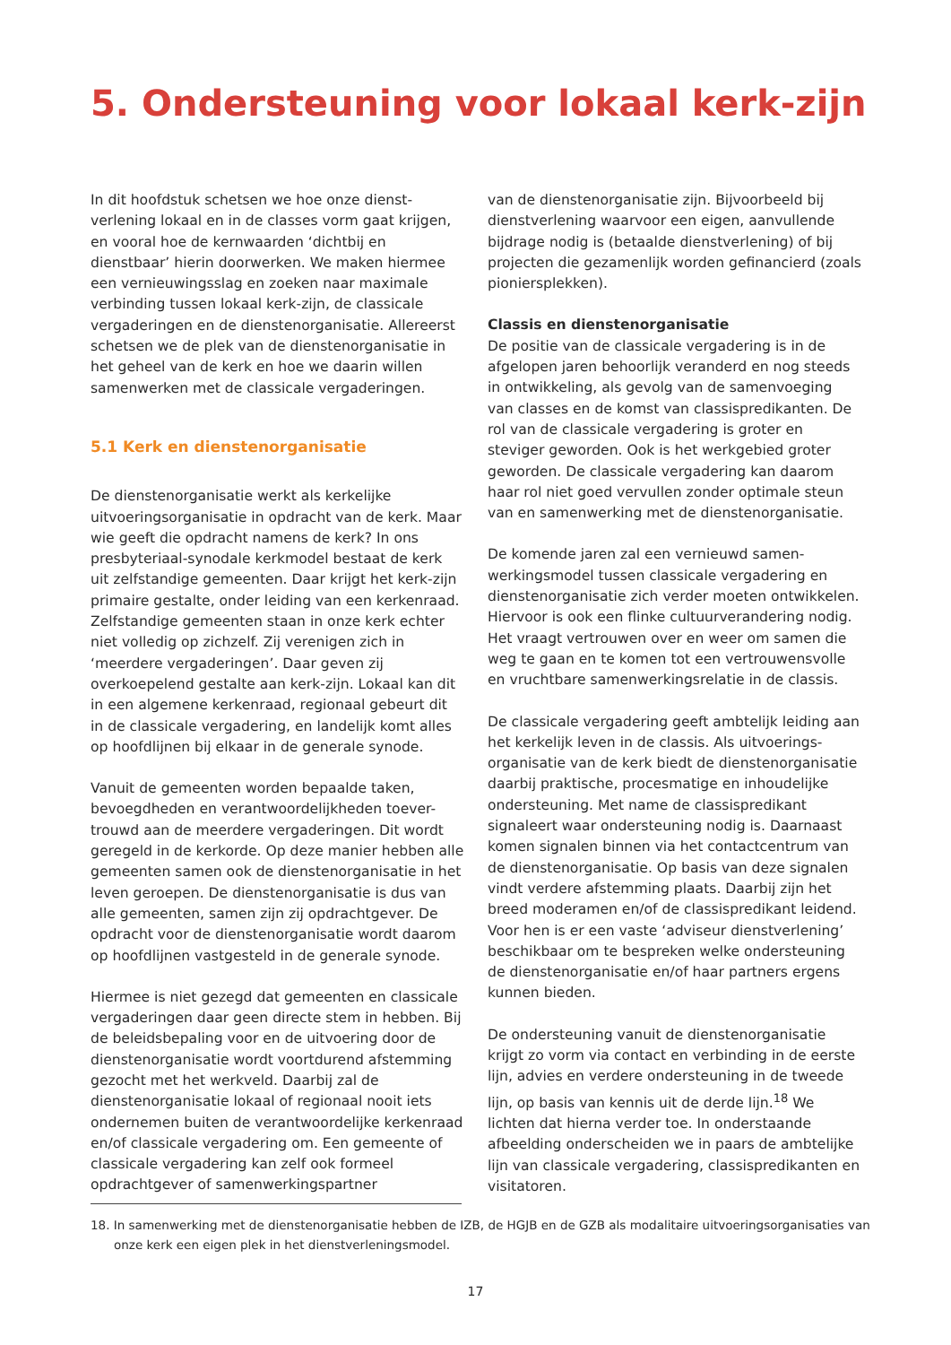5. Ondersteuning voor lokaal kerk-zijn
In dit hoofdstuk schetsen we hoe onze dienst-verlening lokaal en in de classes vorm gaat krijgen, en vooral hoe de kernwaarden ‘dichtbij en dienstbaar’ hierin doorwerken. We maken hiermee een vernieuwingsslag en zoeken naar maximale verbinding tussen lokaal kerk-zijn, de classicale vergaderingen en de dienstenorganisatie. Allereerst schetsen we de plek van de dienstenorganisatie in het geheel van de kerk en hoe we daarin willen samenwerken met de classicale vergaderingen.
5.1 Kerk en dienstenorganisatie
De dienstenorganisatie werkt als kerkelijke uitvoeringsorganisatie in opdracht van de kerk. Maar wie geeft die opdracht namens de kerk? In ons presbyteriaal-synodale kerkmodel bestaat de kerk uit zelfstandige gemeenten. Daar krijgt het kerk-zijn primaire gestalte, onder leiding van een kerkenraad. Zelfstandige gemeenten staan in onze kerk echter niet volledig op zichzelf. Zij verenigen zich in ‘meerdere vergaderingen’. Daar geven zij overkoepelend gestalte aan kerk-zijn. Lokaal kan dit in een algemene kerkenraad, regionaal gebeurt dit in de classicale vergadering, en landelijk komt alles op hoofdlijnen bij elkaar in de generale synode.
Vanuit de gemeenten worden bepaalde taken, bevoegdheden en verantwoordelijkheden toever-trouwd aan de meerdere vergaderingen. Dit wordt geregeld in de kerkorde. Op deze manier hebben alle gemeenten samen ook de dienstenorganisatie in het leven geroepen. De dienstenorganisatie is dus van alle gemeenten, samen zijn zij opdrachtgever. De opdracht voor de dienstenorganisatie wordt daarom op hoofdlijnen vastgesteld in de generale synode.
Hiermee is niet gezegd dat gemeenten en classicale vergaderingen daar geen directe stem in hebben. Bij de beleidsbepaling voor en de uitvoering door de dienstenorganisatie wordt voortdurend afstemming gezocht met het werkveld. Daarbij zal de dienstenorganisatie lokaal of regionaal nooit iets ondernemen buiten de verantwoordelijke kerkenraad en/of classicale vergadering om. Een gemeente of classicale vergadering kan zelf ook formeel opdrachtgever of samenwerkingspartner
van de dienstenorganisatie zijn. Bijvoorbeeld bij dienstverlening waarvoor een eigen, aanvullende bijdrage nodig is (betaalde dienstverlening) of bij projecten die gezamenlijk worden gefinancierd (zoals pioniersplekken).
Classis en dienstenorganisatie
De positie van de classicale vergadering is in de afgelopen jaren behoorlijk veranderd en nog steeds in ontwikkeling, als gevolg van de samenvoeging van classes en de komst van classispredikanten. De rol van de classicale vergadering is groter en steviger geworden. Ook is het werkgebied groter geworden. De classicale vergadering kan daarom haar rol niet goed vervullen zonder optimale steun van en samenwerking met de dienstenorganisatie.
De komende jaren zal een vernieuwd samen-werkingsmodel tussen classicale vergadering en dienstenorganisatie zich verder moeten ontwikkelen. Hiervoor is ook een flinke cultuurverandering nodig. Het vraagt vertrouwen over en weer om samen die weg te gaan en te komen tot een vertrouwensvolle en vruchtbare samenwerkingsrelatie in de classis.
De classicale vergadering geeft ambtelijk leiding aan het kerkelijk leven in de classis. Als uitvoerings-organisatie van de kerk biedt de dienstenorganisatie daarbij praktische, procesmatige en inhoudelijke ondersteuning. Met name de classispredikant signaleert waar ondersteuning nodig is. Daarnaast komen signalen binnen via het contactcentrum van de dienstenorganisatie. Op basis van deze signalen vindt verdere afstemming plaats. Daarbij zijn het breed moderamen en/of de classispredikant leidend. Voor hen is er een vaste ‘adviseur dienstverlening’ beschikbaar om te bespreken welke ondersteuning de dienstenorganisatie en/of haar partners ergens kunnen bieden.
De ondersteuning vanuit de dienstenorganisatie krijgt zo vorm via contact en verbinding in de eerste lijn, advies en verdere ondersteuning in de tweede lijn, op basis van kennis uit de derde lijn.<sup>18</sup> We lichten dat hierna verder toe. In onderstaande afbeelding onderscheiden we in paars de ambtelijke lijn van classicale vergadering, classispredikanten en visitatoren.
18. In samenwerking met de dienstenorganisatie hebben de IZB, de HGJB en de GZB als modalitaire uitvoeringsorganisaties van onze kerk een eigen plek in het dienstverleningsmodel.
17